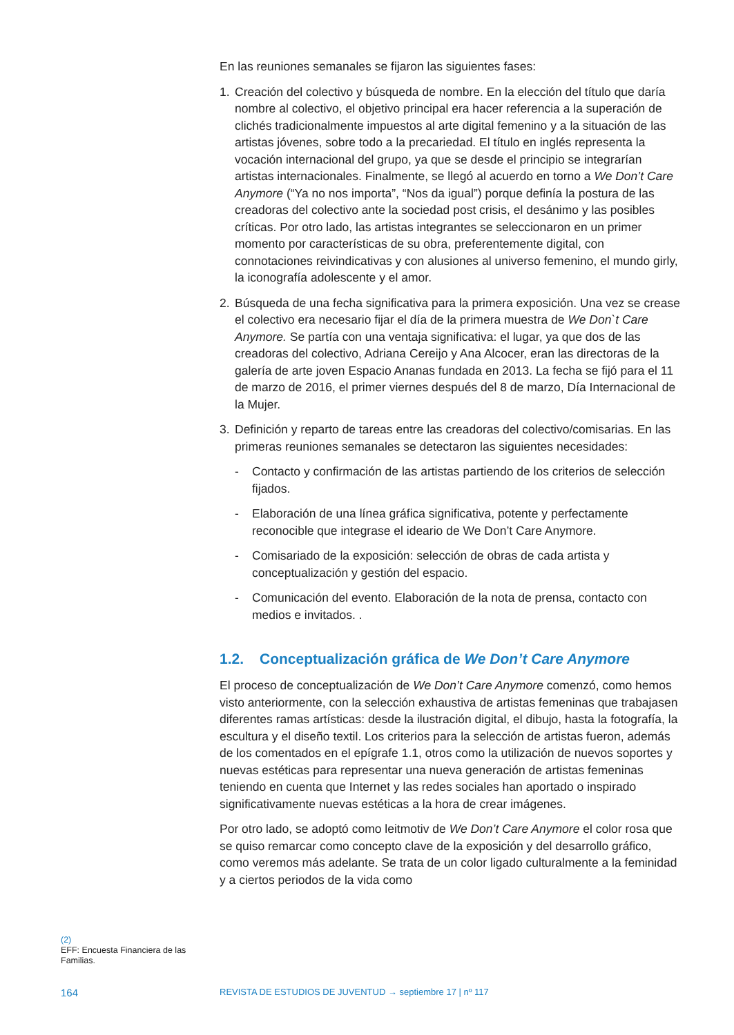En las reuniones semanales se fijaron las siguientes fases:
1. Creación del colectivo y búsqueda de nombre. En la elección del título que daría nombre al colectivo, el objetivo principal era hacer referencia a la superación de clichés tradicionalmente impuestos al arte digital femenino y a la situación de las artistas jóvenes, sobre todo a la precariedad. El título en inglés representa la vocación internacional del grupo, ya que se desde el principio se integrarían artistas internacionales. Finalmente, se llegó al acuerdo en torno a We Don’t Care Anymore (“Ya no nos importa”, “Nos da igual”) porque definía la postura de las creadoras del colectivo ante la sociedad post crisis, el desánimo y las posibles críticas. Por otro lado, las artistas integrantes se seleccionaron en un primer momento por características de su obra, preferentemente digital, con connotaciones reivindicativas y con alusiones al universo femenino, el mundo girly, la iconografía adolescente y el amor.
2. Búsqueda de una fecha significativa para la primera exposición. Una vez se crease el colectivo era necesario fijar el día de la primera muestra de We Don`t Care Anymore. Se partía con una ventaja significativa: el lugar, ya que dos de las creadoras del colectivo, Adriana Cereijo y Ana Alcocer, eran las directoras de la galería de arte joven Espacio Ananas fundada en 2013. La fecha se fijó para el 11 de marzo de 2016, el primer viernes después del 8 de marzo, Día Internacional de la Mujer.
3. Definición y reparto de tareas entre las creadoras del colectivo/comisarias. En las primeras reuniones semanales se detectaron las siguientes necesidades:
- Contacto y confirmación de las artistas partiendo de los criterios de selección fijados.
- Elaboración de una línea gráfica significativa, potente y perfectamente reconocible que integrase el ideario de We Don’t Care Anymore.
- Comisariado de la exposición: selección de obras de cada artista y conceptualización y gestión del espacio.
- Comunicación del evento. Elaboración de la nota de prensa, contacto con medios e invitados. .
1.2. Conceptualización gráfica de We Don’t Care Anymore
El proceso de conceptualización de We Don’t Care Anymore comenzó, como hemos visto anteriormente, con la selección exhaustiva de artistas femeninas que trabajasen diferentes ramas artísticas: desde la ilustración digital, el dibujo, hasta la fotografía, la escultura y el diseño textil. Los criterios para la selección de artistas fueron, además de los comentados en el epígrafe 1.1, otros como la utilización de nuevos soportes y nuevas estéticas para representar una nueva generación de artistas femeninas teniendo en cuenta que Internet y las redes sociales han aportado o inspirado significativamente nuevas estéticas a la hora de crear imágenes.
Por otro lado, se adoptó como leitmotiv de We Don’t Care Anymore el color rosa que se quiso remarcar como concepto clave de la exposición y del desarrollo gráfico, como veremos más adelante. Se trata de un color ligado culturalmente a la feminidad y a ciertos periodos de la vida como
(2)
EFF: Encuesta Financiera de las Familias.
164
REVISTA DE ESTUDIOS DE JUVENTUD → septiembre 17 | nº 117